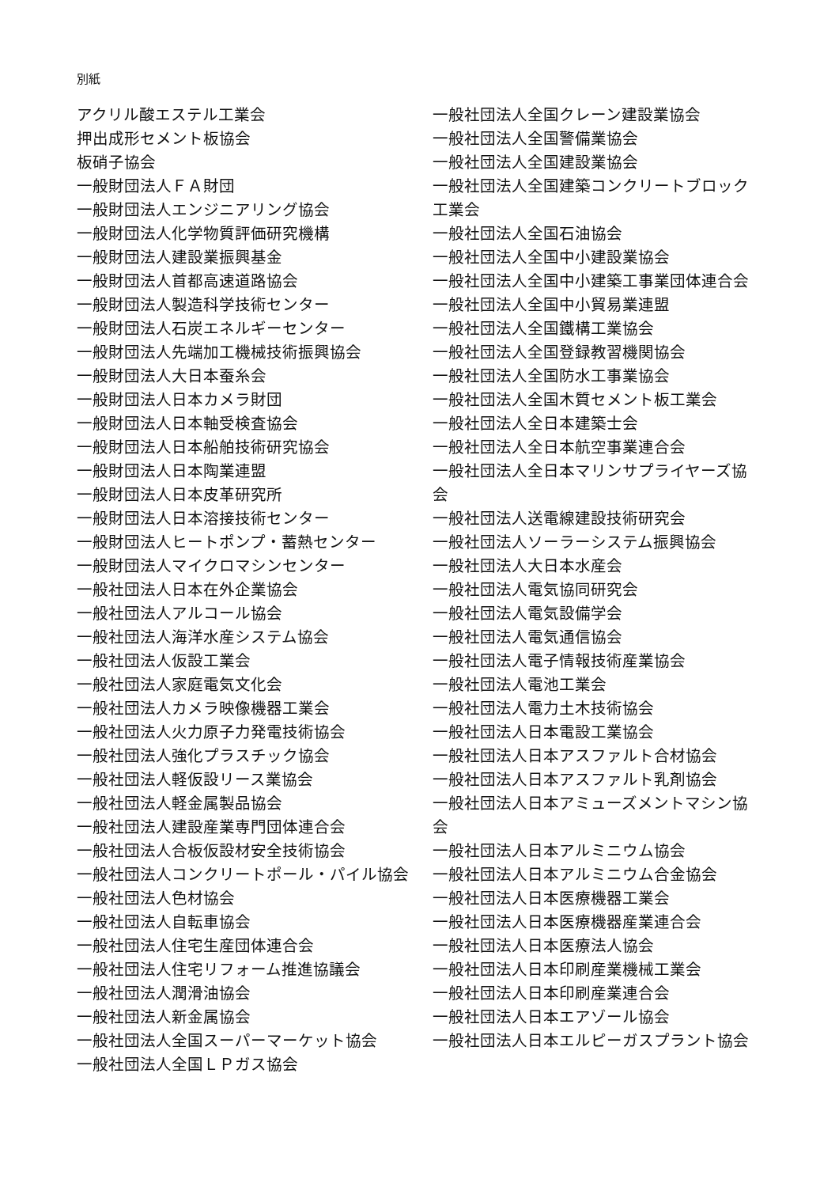別紙
アクリル酸エステル工業会
押出成形セメント板協会
板硝子協会
一般財団法人ＦＡ財団
一般財団法人エンジニアリング協会
一般財団法人化学物質評価研究機構
一般財団法人建設業振興基金
一般財団法人首都高速道路協会
一般財団法人製造科学技術センター
一般財団法人石炭エネルギーセンター
一般財団法人先端加工機械技術振興協会
一般財団法人大日本蚕糸会
一般財団法人日本カメラ財団
一般財団法人日本軸受検査協会
一般財団法人日本船舶技術研究協会
一般財団法人日本陶業連盟
一般財団法人日本皮革研究所
一般財団法人日本溶接技術センター
一般財団法人ヒートポンプ・蓄熱センター
一般財団法人マイクロマシンセンター
一般社団法人日本在外企業協会
一般社団法人アルコール協会
一般社団法人海洋水産システム協会
一般社団法人仮設工業会
一般社団法人家庭電気文化会
一般社団法人カメラ映像機器工業会
一般社団法人火力原子力発電技術協会
一般社団法人強化プラスチック協会
一般社団法人軽仮設リース業協会
一般社団法人軽金属製品協会
一般社団法人建設産業専門団体連合会
一般社団法人合板仮設材安全技術協会
一般社団法人コンクリートポール・パイル協会
一般社団法人色材協会
一般社団法人自転車協会
一般社団法人住宅生産団体連合会
一般社団法人住宅リフォーム推進協議会
一般社団法人潤滑油協会
一般社団法人新金属協会
一般社団法人全国スーパーマーケット協会
一般社団法人全国ＬＰガス協会
一般社団法人全国クレーン建設業協会
一般社団法人全国警備業協会
一般社団法人全国建設業協会
一般社団法人全国建築コンクリートブロック工業会
一般社団法人全国石油協会
一般社団法人全国中小建設業協会
一般社団法人全国中小建築工事業団体連合会
一般社団法人全国中小貿易業連盟
一般社団法人全国鐵構工業協会
一般社団法人全国登録教習機関協会
一般社団法人全国防水工事業協会
一般社団法人全国木質セメント板工業会
一般社団法人全日本建築士会
一般社団法人全日本航空事業連合会
一般社団法人全日本マリンサプライヤーズ協会
一般社団法人送電線建設技術研究会
一般社団法人ソーラーシステム振興協会
一般社団法人大日本水産会
一般社団法人電気協同研究会
一般社団法人電気設備学会
一般社団法人電気通信協会
一般社団法人電子情報技術産業協会
一般社団法人電池工業会
一般社団法人電力土木技術協会
一般社団法人日本電設工業協会
一般社団法人日本アスファルト合材協会
一般社団法人日本アスファルト乳剤協会
一般社団法人日本アミューズメントマシン協会
一般社団法人日本アルミニウム協会
一般社団法人日本アルミニウム合金協会
一般社団法人日本医療機器工業会
一般社団法人日本医療機器産業連合会
一般社団法人日本医療法人協会
一般社団法人日本印刷産業機械工業会
一般社団法人日本印刷産業連合会
一般社団法人日本エアゾール協会
一般社団法人日本エルピーガスプラント協会